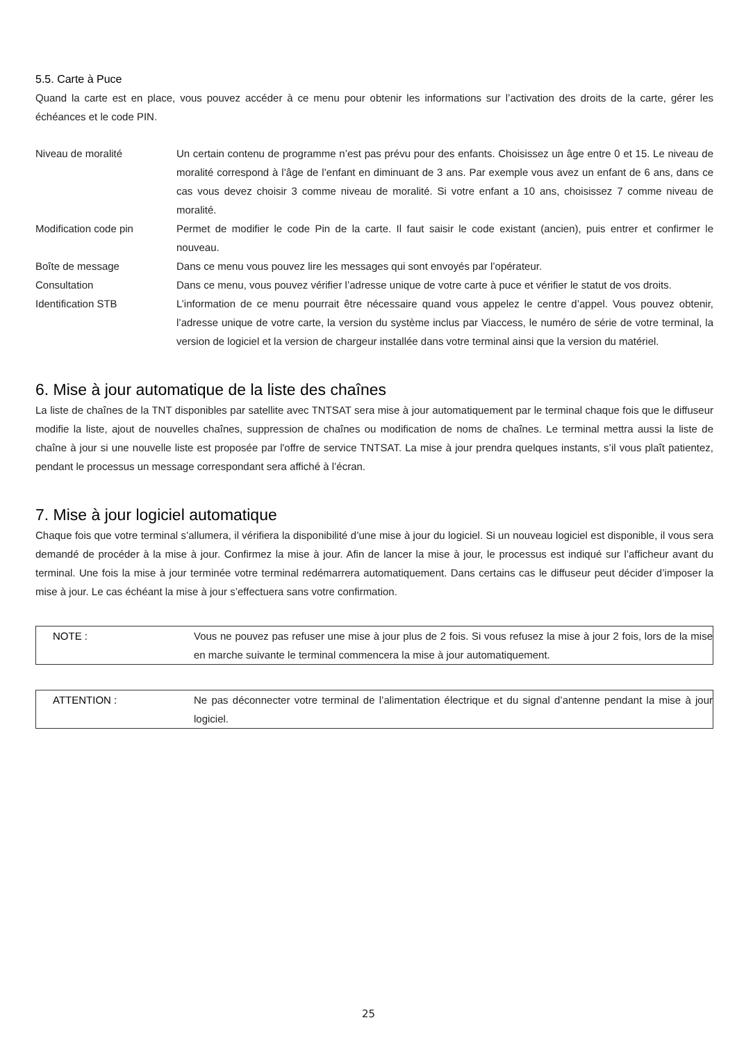5.5. Carte à Puce
Quand la carte est en place, vous pouvez accéder à ce menu pour obtenir les informations sur l’activation des droits de la carte, gérer les échéances et le code PIN.
| Niveau de moralité | Un certain contenu de programme n’est pas prévu pour des enfants. Choisissez un âge entre 0 et 15. Le niveau de moralité correspond à l’âge de l’enfant en diminuant de 3 ans. Par exemple vous avez un enfant de 6 ans, dans ce cas vous devez choisir 3 comme niveau de moralité. Si votre enfant a 10 ans, choisissez 7 comme niveau de moralité. |
| Modification code pin | Permet de modifier le code Pin de la carte. Il faut saisir le code existant (ancien), puis entrer et confirmer le nouveau. |
| Boîte de message | Dans ce menu vous pouvez lire les messages qui sont envoyés par l’opérateur. |
| Consultation | Dans ce menu, vous pouvez vérifier l’adresse unique de votre carte à puce et vérifier le statut de vos droits. |
| Identification STB | L’information de ce menu pourrait être nécessaire quand vous appelez le centre d’appel. Vous pouvez obtenir, l’adresse unique de votre carte, la version du système inclus par Viaccess, le numéro de série de votre terminal, la version de logiciel et la version de chargeur installée dans votre terminal ainsi que la version du matériel. |
6. Mise à jour automatique de la liste des chaînes
La liste de chaînes de la TNT disponibles par satellite avec TNTSAT sera mise à jour automatiquement par le terminal chaque fois que le diffuseur modifie la liste, ajout de nouvelles chaînes, suppression de chaînes ou modification de noms de chaînes. Le terminal mettra aussi la liste de chaîne à jour si une nouvelle liste est proposée par l'offre de service TNTSAT. La mise à jour prendra quelques instants, s’il vous plaît patientez, pendant le processus un message correspondant sera affiché à l’écran.
7. Mise à jour logiciel automatique
Chaque fois que votre terminal s’allumera, il vérifiera la disponibilité d’une mise à jour du logiciel. Si un nouveau logiciel est disponible, il vous sera demandé de procéder à la mise à jour. Confirmez la mise à jour. Afin de lancer la mise à jour, le processus est indiqué sur l’afficheur avant du terminal. Une fois la mise à jour terminée votre terminal redémarrera automatiquement. Dans certains cas le diffuseur peut décider d’imposer la mise à jour. Le cas échéant la mise à jour s’effectuera sans votre confirmation.
| NOTE : | Vous ne pouvez pas refuser une mise à jour plus de 2 fois. Si vous refusez la mise à jour 2 fois, lors de la mise en marche suivante le terminal commencera la mise à jour automatiquement. |
| ATTENTION : | Ne pas déconnecter votre terminal de l’alimentation électrique et du signal d’antenne pendant la mise à jour logiciel. |
25